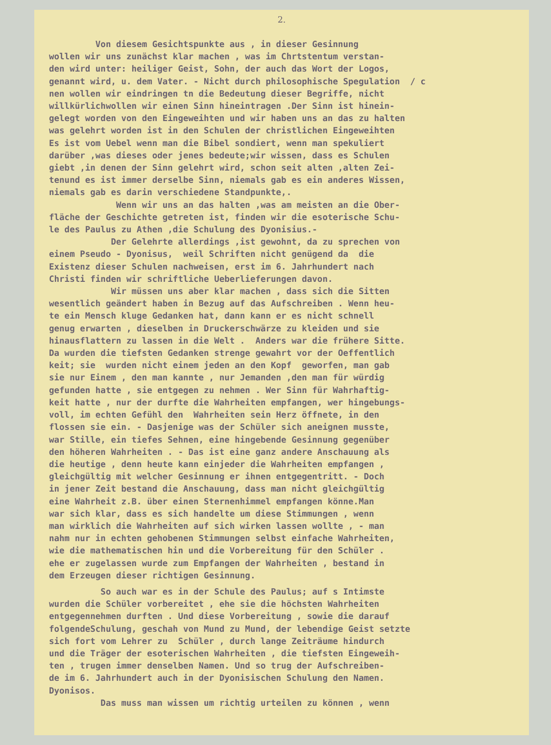2.
Von diesem Gesichtspunkte aus , in dieser Gesinnung wollen wir uns zunächst klar machen , was im Chrtstentum verstan- den wird unter: heiliger Geist, Sohn, der auch das Wort der Logos, genannt wird, u. dem Vater. - Nicht durch philosophische Spegulation / c nen wollen wir eindringen tn die Bedeutung dieser Begriffe, nicht willkürlichwollen wir einen Sinn hineintragen .Der Sinn ist hinein- gelegt worden von den Eingeweihten und wir haben uns an das zu halten was gelehrt worden ist in den Schulen der christlichen Eingeweihten Es ist vom Uebel wenn man die Bibel sondiert, wenn man spekuliert darüber ,was dieses oder jenes bedeute;wir wissen, dass es Schulen giebt ,in denen der Sinn gelehrt wird, schon seit alten ,alten Zei- tenund es ist immer derselbe Sinn, niemals gab es ein anderes Wissen, niemals gab es darin verschiedene Standpunkte,. Wenn wir uns an das halten ,was am meisten an die Ober- fläche der Geschichte getreten ist, finden wir die esoterische Schu- le des Paulus zu Athen ,die Schulung des Dyonisius.- Der Gelehrte allerdings ,ist gewohnt, da zu sprechen von einem Pseudo - Dyonisus, weil Schriften nicht genügend da die Existenz dieser Schulen nachweisen, erst im 6. Jahrhundert nach Christi finden wir schriftliche Ueberlieferungen davon. Wir müssen uns aber klar machen , dass sich die Sitten wesentlich geändert haben in Bezug auf das Aufschreiben . Wenn heu- te ein Mensch kluge Gedanken hat, dann kann er es nicht schnell genug erwarten , dieselben in Druckerschwärze zu kleiden und sie hinausflattern zu lassen in die Welt . Anders war die frühere Sitte. Da wurden die tiefsten Gedanken strenge gewahrt vor der Oeffentlich keit; sie wurden nicht einem jeden an den Kopf geworfen, man gab sie nur Einem , den man kannte , nur Jemanden ,den man für würdig gefunden hatte , sie entgegen zu nehmen . Wer Sinn für Wahrhaftig- keit hatte , nur der durfte die Wahrheiten empfangen, wer hingebungs- voll, im echten Gefühl den Wahrheiten sein Herz öffnete, in den flossen sie ein. - Dasjenige was der Schüler sich aneignen musste, war Stille, ein tiefes Sehnen, eine hingebende Gesinnung gegenüber den höheren Wahrheiten . - Das ist eine ganz andere Anschauung als die heutige , denn heute kann einjeder die Wahrheiten empfangen , gleichgültig mit welcher Gesinnung er ihnen entgegentritt. - Doch in jener Zeit bestand die Anschauung, dass man nicht gleichgültig eine Wahrheit z.B. über einen Sternenhimmel empfangen könne.Man war sich klar, dass es sich handelte um diese Stimmungen , wenn man wirklich die Wahrheiten auf sich wirken lassen wollte , - man nahm nur in echten gehobenen Stimmungen selbst einfache Wahrheiten, wie die mathematischen hin und die Vorbereitung für den Schüler . ehe er zugelassen wurde zum Empfangen der Wahrheiten , bestand in dem Erzeugen dieser richtigen Gesinnung.
So auch war es in der Schule des Paulus; auf s Intimste wurden die Schüler vorbereitet , ehe sie die höchsten Wahrheiten entgegennehmen durften . Und diese Vorbereitung , sowie die darauf folgendeSchulung, geschah von Mund zu Mund, der lebendige Geist setzte sich fort vom Lehrer zu Schüler , durch lange Zeiträume hindurch und die Träger der esoterischen Wahrheiten , die tiefsten Eingeweih- ten , trugen immer denselben Namen. Und so trug der Aufschreiben- de im 6. Jahrhundert auch in der Dyonisischen Schulung den Namen. Dyonisos. Das muss man wissen um richtig urteilen zu können , wenn